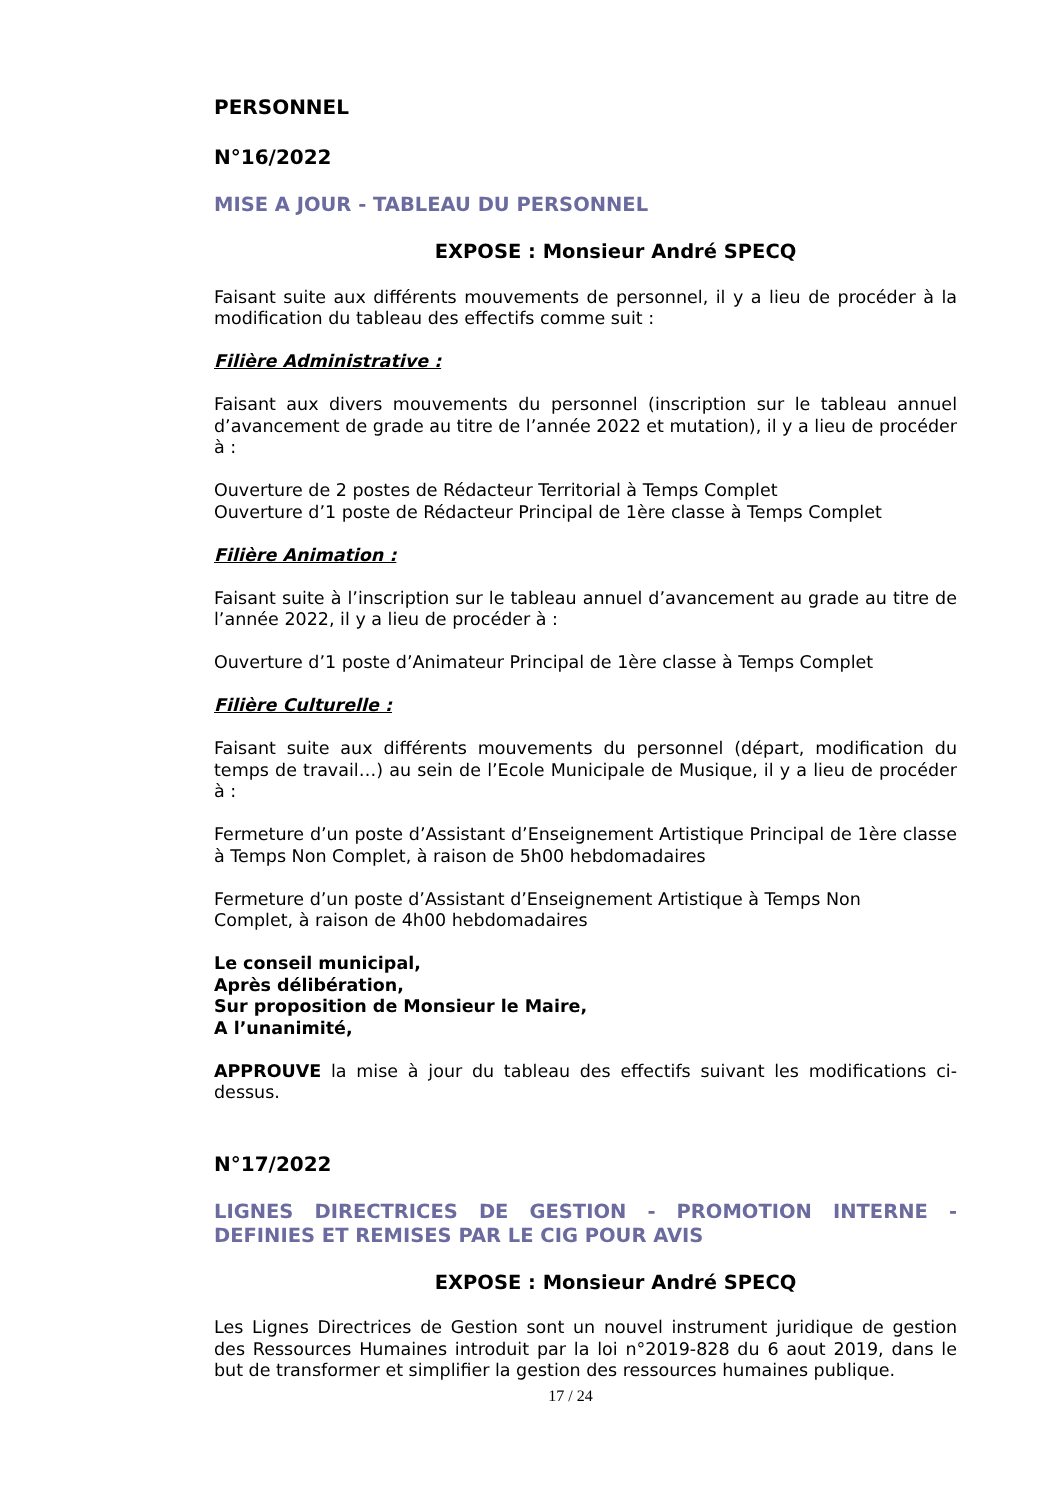PERSONNEL
N°16/2022
MISE A JOUR - TABLEAU DU PERSONNEL
EXPOSE : Monsieur André SPECQ
Faisant suite aux différents mouvements de personnel, il y a lieu de procéder à la modification du tableau des effectifs comme suit :
Filière Administrative :
Faisant aux divers mouvements du personnel (inscription sur le tableau annuel d’avancement de grade au titre de l’année 2022 et mutation), il y a lieu de procéder à :
Ouverture de 2 postes de Rédacteur Territorial à Temps Complet
Ouverture d’1 poste de Rédacteur Principal de 1ère classe à Temps Complet
Filière Animation :
Faisant suite à l’inscription sur le tableau annuel d’avancement au grade au titre de l’année 2022, il y a lieu de procéder à :
Ouverture d’1 poste d’Animateur Principal de 1ère classe à Temps Complet
Filière Culturelle :
Faisant suite aux différents mouvements du personnel (départ, modification du temps de travail…) au sein de l’Ecole Municipale de Musique, il y a lieu de procéder à :
Fermeture d’un poste d’Assistant d’Enseignement Artistique Principal de 1ère classe à Temps Non Complet, à raison de 5h00 hebdomadaires
Fermeture d’un poste d’Assistant d’Enseignement Artistique à Temps Non
Complet, à raison de 4h00 hebdomadaires
Le conseil municipal,
Après délibération,
Sur proposition de Monsieur le Maire,
A l’unanimité,
APPROUVE la mise à jour du tableau des effectifs suivant les modifications ci-dessus.
N°17/2022
LIGNES DIRECTRICES DE GESTION - PROMOTION INTERNE - DEFINIES ET REMISES PAR LE CIG POUR AVIS
EXPOSE : Monsieur André SPECQ
Les Lignes Directrices de Gestion sont un nouvel instrument juridique de gestion des Ressources Humaines introduit par la loi n°2019-828 du 6 aout 2019, dans le but de transformer et simplifier la gestion des ressources humaines publique.
17 / 24